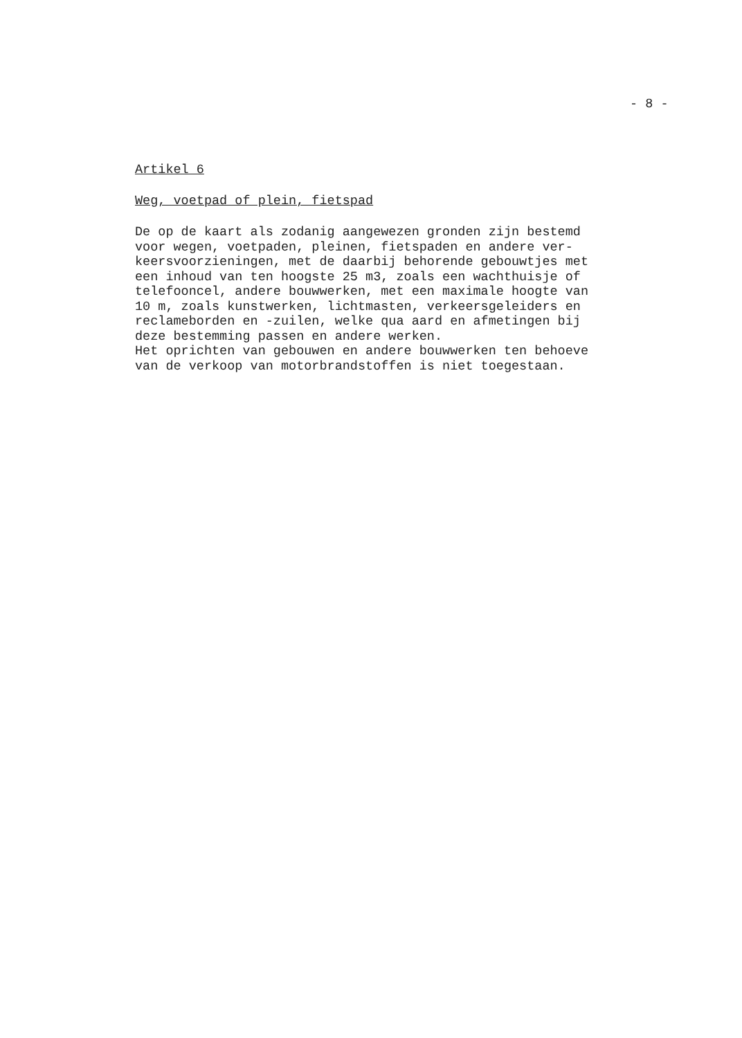- 8 -
Artikel 6
Weg, voetpad of plein, fietspad
De op de kaart als zodanig aangewezen gronden zijn bestemd voor wegen, voetpaden, pleinen, fietspaden en andere ver- keersvoorzieningen, met de daarbij behorende gebouwtjes met een inhoud van ten hoogste 25 m3, zoals een wachthuisje of telefooncel, andere bouwwerken, met een maximale hoogte van 10 m, zoals kunstwerken, lichtmasten, verkeersgeleiders en reclameborden en -zuilen, welke qua aard en afmetingen bij deze bestemming passen en andere werken. Het oprichten van gebouwen en andere bouwwerken ten behoeve van de verkoop van motorbrandstoffen is niet toegestaan.